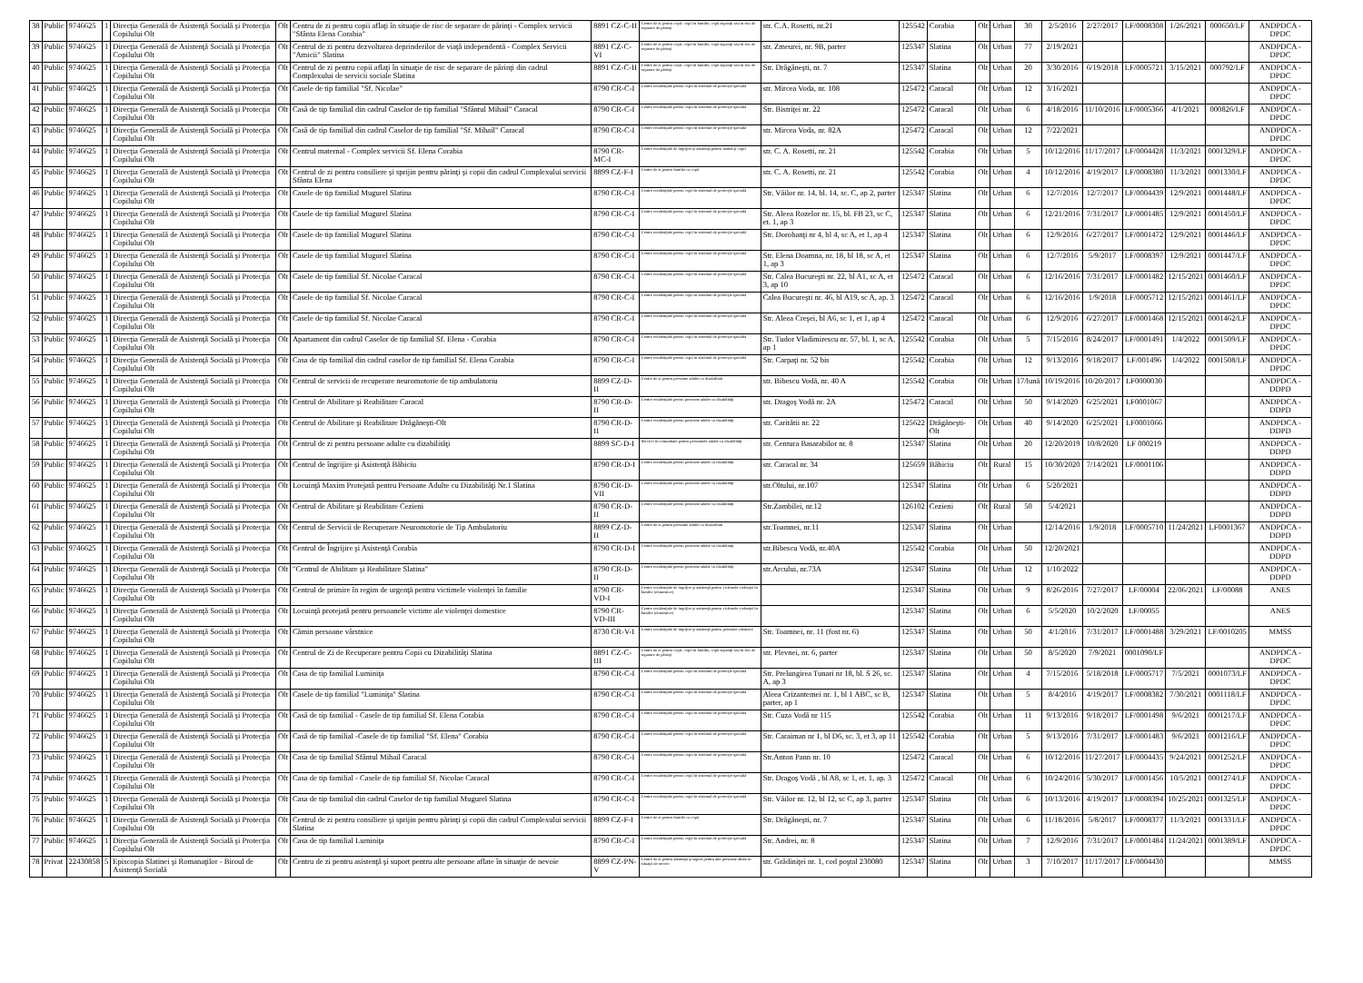| 38 | Public | 9746625 | 1 | Direcţia Generală de Asistenţă Socială şi Protecţia Copilului Olt | Olt | Centru de zi pentru copii aflaţi în situaţie de risc de separare de părinţi - Complex servicii "Sfânta Elena Corabia" | 8891 CZ-C-II | Centre de zi pentru copii: copii în familie, copii separaţi sau în risc de separare de părinţi | str. C.A. Rosetti, nr.21 | 125542 | Corabia | Olt | Urban | 30 | 2/5/2016 | 2/27/2017 | LF/0008308 | 1/26/2021 | 000650/LF | ANDPDCA - DPDC |
| 39 | Public | 9746625 | 1 | Direcţia Generală de Asistenţă Socială şi Protecţia Copilului Olt | Olt | Centrul de zi pentru dezvoltarea deprinderilor de viaţă independentă - Complex Servicii "Amicii" Slatina | 8891 CZ-C-VI | Centre de zi pentru copii: copii în familie, copii separaţi sau în risc de separare de părinţi | str. Zmeurei, nr. 9B, parter | 125347 | Slatina | Olt | Urban | 77 | 2/19/2021 | | | | | ANDPDCA - DPDC |
| 40 | Public | 9746625 | 1 | Direcţia Generală de Asistenţă Socială şi Protecţia Copilului Olt | Olt | Centrul de zi pentru copii aflaţi în situaţie de risc de separare de părinţi din cadrul Complexului de servicii sociale Slatina | 8891 CZ-C-II | Centre de zi pentru copii: copii în familie, copii separaţi sau în risc de separare de părinţi | Str. Drăgăneşti, nr. 7 | 125347 | Slatina | Olt | Urban | 20 | 3/30/2016 | 6/19/2018 | LF/0005721 | 3/15/2021 | 000792/LF | ANDPDCA - DPDC |
| 41 | Public | 9746625 | 1 | Direcţia Generală de Asistenţă Socială şi Protecţia Copilului Olt | Olt | Casele de tip familial "Sf. Nicolae" | 8790 CR-C-I | Centre rezidenţiale pentru copii în sistemul de protecţie specială | str. Mircea Voda, nr. 108 | 125472 | Caracal | Olt | Urban | 12 | 3/16/2021 | | | | | ANDPDCA - DPDC |
| 42 | Public | 9746625 | 1 | Direcţia Generală de Asistenţă Socială şi Protecţia Copilului Olt | Olt | Casă de tip familial din cadrul Caselor de tip familial "Sfântul Mihail" Caracal | 8790 CR-C-I | Centre rezidenţiale pentru copii în sistemul de protecţie specială | Str. Bistriţei nr. 22 | 125472 | Caracal | Olt | Urban | 6 | 4/18/2016 | 11/10/2016 | LF/0005366 | 4/1/2021 | 000826/LF | ANDPDCA - DPDC |
| 43 | Public | 9746625 | 1 | Direcţia Generală de Asistenţă Socială şi Protecţia Copilului Olt | Olt | Casă de tip familial din cadrul Caselor de tip familial "Sf. Mihail" Caracal | 8790 CR-C-I | Centre rezidenţiale pentru copii în sistemul de protecţie specială | str. Mircea Voda, nr. 82A | 125472 | Caracal | Olt | Urban | 12 | 7/22/2021 | | | | | ANDPDCA - DPDC |
| 44 | Public | 9746625 | 1 | Direcţia Generală de Asistenţă Socială şi Protecţia Copilului Olt | Olt | Centrul maternal - Complex servicii Sf. Elena Corabia | 8790 CR-MC-I | Centre rezidenţiale de îngrijire şi asistenţă pentru mamă şi copil | str. C. A. Rosetti, nr. 21 | 125542 | Corabia | Olt | Urban | 5 | 10/12/2016 | 11/17/2017 | LF/0004428 | 11/3/2021 | 0001329/LF | ANDPDCA - DPDC |
| 45 | Public | 9746625 | 1 | Direcţia Generală de Asistenţă Socială şi Protecţia Copilului Olt | Olt | Centrul de zi pentru consiliere şi sprijin pentru părinţi şi copii din cadrul Complexului servicii Sfânta Elena | 8899 CZ-F-I | Centre de zi pentru familie cu copii | str. C. A. Rosetti, nr. 21 | 125542 | Corabia | Olt | Urban | 4 | 10/12/2016 | 4/19/2017 | LF/0008380 | 11/3/2021 | 0001330/LF | ANDPDCA - DPDC |
| 46 | Public | 9746625 | 1 | Direcţia Generală de Asistenţă Socială şi Protecţia Copilului Olt | Olt | Casele de tip familial Mugurel Slatina | 8790 CR-C-I | Centre rezidenţiale pentru copii în sistemul de protecţie specială | Str. Văilor nr. 14, bl. 14, sc. C, ap 2, parter | 125347 | Slatina | Olt | Urban | 6 | 12/7/2016 | 12/7/2017 | LF/0004439 | 12/9/2021 | 0001448/LF | ANDPDCA - DPDC |
| 47 | Public | 9746625 | 1 | Direcţia Generală de Asistenţă Socială şi Protecţia Copilului Olt | Olt | Casele de tip familial Mugurel Slatina | 8790 CR-C-I | Centre rezidenţiale pentru copii în sistemul de protecţie specială | Str. Aleea Rozelor nr. 15, bl. FB 23, sc C, et. 1, ap 3 | 125347 | Slatina | Olt | Urban | 6 | 12/21/2016 | 7/31/2017 | LF/0001485 | 12/9/2021 | 0001450/LF | ANDPDCA - DPDC |
| 48 | Public | 9746625 | 1 | Direcţia Generală de Asistenţă Socială şi Protecţia Copilului Olt | Olt | Casele de tip familial Mugurel Slatina | 8790 CR-C-I | Centre rezidenţiale pentru copii în sistemul de protecţie specială | Str. Dorobanţi nr 4, bl 4, sc A, et 1, ap 4 | 125347 | Slatina | Olt | Urban | 6 | 12/9/2016 | 6/27/2017 | LF/0001472 | 12/9/2021 | 0001446/LF | ANDPDCA - DPDC |
| 49 | Public | 9746625 | 1 | Direcţia Generală de Asistenţă Socială şi Protecţia Copilului Olt | Olt | Casele de tip familial Mugurel Slatina | 8790 CR-C-I | Centre rezidenţiale pentru copii în sistemul de protecţie specială | Str. Elena Doamna, nr. 18, bl 18, sc A, et 1, ap 3 | 125347 | Slatina | Olt | Urban | 6 | 12/7/2016 | 5/9/2017 | LF/0008397 | 12/9/2021 | 0001447/LF | ANDPDCA - DPDC |
| 50 | Public | 9746625 | 1 | Direcţia Generală de Asistenţă Socială şi Protecţia Copilului Olt | Olt | Casele de tip familial Sf. Nicolae Caracal | 8790 CR-C-I | Centre rezidenţiale pentru copii în sistemul de protecţie specială | Str. Calea Bucureşti nr. 22, bl A1, sc A, et 3, ap 10 | 125472 | Caracal | Olt | Urban | 6 | 12/16/2016 | 7/31/2017 | LF/0001482 | 12/15/2021 | 0001460/LF | ANDPDCA - DPDC |
| 51 | Public | 9746625 | 1 | Direcţia Generală de Asistenţă Socială şi Protecţia Copilului Olt | Olt | Casele de tip familial Sf. Nicolae Caracal | 8790 CR-C-I | Centre rezidenţiale pentru copii în sistemul de protecţie specială | Calea Bucureşti nr. 46, bl A19, sc A, ap. 3 | 125472 | Caracal | Olt | Urban | 6 | 12/16/2016 | 1/9/2018 | LF/0005712 | 12/15/2021 | 0001461/LF | ANDPDCA - DPDC |
| 52 | Public | 9746625 | 1 | Direcţia Generală de Asistenţă Socială şi Protecţia Copilului Olt | Olt | Casele de tip familial Sf. Nicolae Caracal | 8790 CR-C-I | Centre rezidenţiale pentru copii în sistemul de protecţie specială | Str. Aleea Creşei, bl A6, sc 1, et 1, ap 4 | 125472 | Caracal | Olt | Urban | 6 | 12/9/2016 | 6/27/2017 | LF/0001468 | 12/15/2021 | 0001462/LF | ANDPDCA - DPDC |
| 53 | Public | 9746625 | 1 | Direcţia Generală de Asistenţă Socială şi Protecţia Copilului Olt | Olt | Apartament din cadrul Caselor de tip familial Sf. Elena - Corabia | 8790 CR-C-I | Centre rezidenţiale pentru copii în sistemul de protecţie specială | Str. Tudor Vladimirescu nr. 57, bl. 1, sc A, ap 1 | 125542 | Corabia | Olt | Urban | 5 | 7/15/2016 | 8/24/2017 | LF/0001491 | 1/4/2022 | 0001509/LF | ANDPDCA - DPDC |
| 54 | Public | 9746625 | 1 | Direcţia Generală de Asistenţă Socială şi Protecţia Copilului Olt | Olt | Casa de tip familial din cadrul caselor de tip familial Sf. Elena Corabia | 8790 CR-C-I | Centre rezidenţiale pentru copii în sistemul de protecţie specială | Str. Carpaţi nr. 52 bis | 125542 | Corabia | Olt | Urban | 12 | 9/13/2016 | 9/18/2017 | LF/001496 | 1/4/2022 | 0001508/LF | ANDPDCA - DPDC |
| 55 | Public | 9746625 | 1 | Direcţia Generală de Asistenţă Socială şi Protecţia Copilului Olt | Olt | Centrul de servicii de recuperare neuromotorie de tip ambulatoriu | 8899 CZ-D-II | Centre de zi pentru persoane adulte cu dizabilitati | str. Bibescu Vodă, nr. 40 A | 125542 | Corabia | Olt | Urban | 17/lună | 10/19/2016 | 10/20/2017 | LF0000030 | | | ANDPDCA - DDPD |
| 56 | Public | 9746625 | 1 | Direcţia Generală de Asistenţă Socială şi Protecţia Copilului Olt | Olt | Centrul de Abilitare şi Reabilitare Caracal | 8790 CR-D-II | Centre rezidenţiale pentru persoane adulte cu dizabilităţi | str. Dragoş Vodă nr. 2A | 125472 | Caracal | Olt | Urban | 50 | 9/14/2020 | 6/25/2021 | LF0001067 | | | ANDPDCA - DDPD |
| 57 | Public | 9746625 | 1 | Direcţia Generală de Asistenţă Socială şi Protecţia Copilului Olt | Olt | Centrul de Abilitare şi Reabilitare Drăgăneşti-Olt | 8790 CR-D-II | Centre rezidenţiale pentru persoane adulte cu dizabilităţi | str. Caritătii nr. 22 | 125622 | Drăgăneşti-Olt | Olt | Urban | 40 | 9/14/2020 | 6/25/2021 | LF0001066 | | | ANDPDCA - DDPD |
| 58 | Public | 9746625 | 1 | Direcţia Generală de Asistenţă Socială şi Protecţia Copilului Olt | Olt | Centrul de zi pentru persoane adulte cu dizabilităţi | 8899 SC-D-I | Servicii în comunitate pentru persoanele adulte cu dizabilităţi | str. Centura Basarabilor nr. 8 | 125347 | Slatina | Olt | Urban | 20 | 12/20/2019 | 10/8/2020 | LF 000219 | | | ANDPDCA - DDPD |
| 59 | Public | 9746625 | 1 | Direcţia Generală de Asistenţă Socială şi Protecţia Copilului Olt | Olt | Centrul de îngrijire şi Asistenţă Băbiciu | 8790 CR-D-I | Centre rezidenţiale pentru persoane adulte cu dizabilităţi | str. Caracal nr. 34 | 125659 | Băbiciu | Olt | Rural | 15 | 10/30/2020 | 7/14/2021 | LF/0001106 | | | ANDPDCA - DDPD |
| 60 | Public | 9746625 | 1 | Direcţia Generală de Asistenţă Socială şi Protecţia Copilului Olt | Olt | Locuinţă Maxim Protejată pentru Persoane Adulte cu Dizabilităţi Nr.1 Slatina | 8790 CR-D-VII | Centre rezidenţiale pentru persoane adulte cu dizabilităţi | str.Oltului, nr.107 | 125347 | Slatina | Olt | Urban | 6 | 5/20/2021 | | | | | ANDPDCA - DDPD |
| 61 | Public | 9746625 | 1 | Direcţia Generală de Asistenţă Socială şi Protecţia Copilului Olt | Olt | Centrul de Abilitare şi Reabilitare Cezieni | 8790 CR-D-II | Centre rezidenţiale pentru persoane adulte cu dizabilităţi | Str.Zambilei, nr.12 | 126102 | Cezieni | Olt | Rural | 50 | 5/4/2021 | | | | | ANDPDCA - DDPD |
| 62 | Public | 9746625 | 1 | Direcţia Generală de Asistenţă Socială şi Protecţia Copilului Olt | Olt | Centrul de Servicii de Recuperare Neuromotorie de Tip Ambulatoriu | 8899 CZ-D-II | Centre de zi pentru persoane adulte cu dizabilitati | str.Toamnei, nr.11 | 125347 | Slatina | Olt | Urban | | 12/14/2016 | 1/9/2018 | LF/0005710 | 11/24/2021 | LF0001367 | ANDPDCA - DDPD |
| 63 | Public | 9746625 | 1 | Direcţia Generală de Asistenţă Socială şi Protecţia Copilului Olt | Olt | Centrul de Îngrijire şi Asistenţă Corabia | 8790 CR-D-I | Centre rezidenţiale pentru persoane adulte cu dizabilităţi | str.Bibescu Vodă, nr.40A | 125542 | Corabia | Olt | Urban | 50 | 12/20/2021 | | | | | ANDPDCA - DDPD |
| 64 | Public | 9746625 | 1 | Direcţia Generală de Asistenţă Socială şi Protecţia Copilului Olt | Olt | "Centrul de Abilitare şi Reabilitare Slatina" | 8790 CR-D-II | Centre rezidenţiale pentru persoane adulte cu dizabilităţi | str.Arcului, nr.73A | 125347 | Slatina | Olt | Urban | 12 | 1/10/2022 | | | | | ANDPDCA - DDPD |
| 65 | Public | 9746625 | 1 | Direcţia Generală de Asistenţă Socială şi Protecţia Copilului Olt | Olt | Centrul de primire în regim de urgenţă pentru victimele violenţei în familie | 8790 CR-VD-I | Centre rezidenţiale de îngrijire şi asistenţă pentru victimele violenţei în familie (domestice) | | 125347 | Slatina | Olt | Urban | 9 | 8/26/2016 | 7/27/2017 | LF/00004 | 22/06/2021 | LF/00088 | ANES |
| 66 | Public | 9746625 | 1 | Direcţia Generală de Asistenţă Socială şi Protecţia Copilului Olt | Olt | Locuinţă protejată pentru persoanele victime ale violenţei domestice | 8790 CR-VD-III | Centre rezidenţiale de îngrijire şi asistenţă pentru victimele violenţei în familie (domestice) | | 125347 | Slatina | Olt | Urban | 6 | 5/5/2020 | 10/2/2020 | LF/00055 | | | ANES |
| 67 | Public | 9746625 | 1 | Direcţia Generală de Asistenţă Socială şi Protecţia Copilului Olt | Olt | Cămin persoane vârstnice | 8730 CR-V-I | Centre rezidenţiale de îngrijire şi asistenţă pentru persoane vârstnice | Str. Toamnei, nr. 11 (fost nr. 6) | 125347 | Slatina | Olt | Urban | 50 | 4/1/2016 | 7/31/2017 | LF/0001488 | 3/29/2021 | LF/0010205 | MMSS |
| 68 | Public | 9746625 | 1 | Direcţia Generală de Asistenţă Socială şi Protecţia Copilului Olt | Olt | Centrul de Zi de Recuperare pentru Copii cu Dizabilităţi Slatina | 8891 CZ-C-III | Centre de zi pentru copii: copii în familie, copii separaţi sau în risc de separare de părinţi | str. Plevnei, nr. 6, parter | 125347 | Slatina | Olt | Urban | 50 | 8/5/2020 | 7/9/2021 | 0001090/LF | | | ANDPDCA - DPDC |
| 69 | Public | 9746625 | 1 | Direcţia Generală de Asistenţă Socială şi Protecţia Copilului Olt | Olt | Casa de tip familial Luminiţa | 8790 CR-C-I | Centre rezidenţiale pentru copii în sistemul de protecţie specială | Str. Prelungirea Tunari nr 18, bl. S 26, sc. A, ap 3 | 125347 | Slatina | Olt | Urban | 4 | 7/15/2016 | 5/18/2018 | LF/0005717 | 7/5/2021 | 0001073/LF | ANDPDCA - DPDC |
| 70 | Public | 9746625 | 1 | Direcţia Generală de Asistenţă Socială şi Protecţia Copilului Olt | Olt | Casele de tip familial "Luminiţa" Slatina | 8790 CR-C-I | Centre rezidenţiale pentru copii în sistemul de protecţie specială | Aleea Crizantemei nr. 1, bl 1 ABC, sc B, parter, ap 1 | 125347 | Slatina | Olt | Urban | 5 | 8/4/2016 | 4/19/2017 | LF/0008382 | 7/30/2021 | 0001118/LF | ANDPDCA - DPDC |
| 71 | Public | 9746625 | 1 | Direcţia Generală de Asistenţă Socială şi Protecţia Copilului Olt | Olt | Casă de tip familial - Casele de tip familial Sf. Elena Corabia | 8790 CR-C-I | Centre rezidenţiale pentru copii în sistemul de protecţie specială | Str. Cuza Vodă nr 115 | 125542 | Corabia | Olt | Urban | 11 | 9/13/2016 | 9/18/2017 | LF/0001498 | 9/6/2021 | 0001217/LF | ANDPDCA - DPDC |
| 72 | Public | 9746625 | 1 | Direcţia Generală de Asistenţă Socială şi Protecţia Copilului Olt | Olt | Casă de tip familial -Casele de tip familial "Sf. Elena" Corabia | 8790 CR-C-I | Centre rezidenţiale pentru copii în sistemul de protecţie specială | Str. Caraiman nr 1, bl D6, sc. 3, et 3, ap 11 | 125542 | Corabia | Olt | Urban | 5 | 9/13/2016 | 7/31/2017 | LF/0001483 | 9/6/2021 | 0001216/LF | ANDPDCA - DPDC |
| 73 | Public | 9746625 | 1 | Direcţia Generală de Asistenţă Socială şi Protecţia Copilului Olt | Olt | Casa de tip familial Sfântul Mihail Caracal | 8790 CR-C-I | Centre rezidenţiale pentru copii în sistemul de protecţie specială | Str.Anton Pann nr. 10 | 125472 | Caracal | Olt | Urban | 6 | 10/12/2016 | 11/27/2017 | LF/0004435 | 9/24/2021 | 0001252/LF | ANDPDCA - DPDC |
| 74 | Public | 9746625 | 1 | Direcţia Generală de Asistenţă Socială şi Protecţia Copilului Olt | Olt | Casa de tip familial - Casele de tip familial Sf. Nicolae Caracal | 8790 CR-C-I | Centre rezidenţiale pentru copii în sistemul de protecţie specială | Str. Dragoş Vodă , bl A8, sc 1, et. 1, ap. 3 | 125472 | Caracal | Olt | Urban | 6 | 10/24/2016 | 5/30/2017 | LF/0001456 | 10/5/2021 | 0001274/LF | ANDPDCA - DPDC |
| 75 | Public | 9746625 | 1 | Direcţia Generală de Asistenţă Socială şi Protecţia Copilului Olt | Olt | Casa de tip familial din cadrul Caselor de tip familial Mugurel Slatina | 8790 CR-C-I | Centre rezidenţiale pentru copii în sistemul de protecţie specială | Str. Văilor nr. 12, bl 12, sc C, ap 3, parter | 125347 | Slatina | Olt | Urban | 6 | 10/13/2016 | 4/19/2017 | LF/0008394 | 10/25/2021 | 0001325/LF | ANDPDCA - DPDC |
| 76 | Public | 9746625 | 1 | Direcţia Generală de Asistenţă Socială şi Protecţia Copilului Olt | Olt | Centrul de zi pentru consiliere şi sprijin pentru părinţi şi copii din cadrul Complexului servicii Slatina | 8899 CZ-F-I | Centre de zi pentru familie cu copii | Str. Drăgăneşti, nr. 7 | 125347 | Slatina | Olt | Urban | 6 | 11/18/2016 | 5/8/2017 | LF/0008377 | 11/3/2021 | 0001331/LF | ANDPDCA - DPDC |
| 77 | Public | 9746625 | 1 | Direcţia Generală de Asistenţă Socială şi Protecţia Copilului Olt | Olt | Casa de tip familial Luminiţa | 8790 CR-C-I | Centre rezidenţiale pentru copii în sistemul de protecţie specială | Str. Andrei, nr. 8 | 125347 | Slatina | Olt | Urban | 7 | 12/9/2016 | 7/31/2017 | LF/0001484 | 11/24/2021 | 0001389/LF | ANDPDCA - DPDC |
| 78 | Privat | 22430858 | 5 | Episcopia Slatinei şi Romanaţilor - Biroul de Asistenţă Socială | Olt | Centru de zi pentru asistenţă şi suport pentru alte persoane aflate în situaţie de nevoie | 8899 CZ-PN-V | Centre de zi pentru asistenţă şi suport pentru alte persoane aflate în situaţii de nevoie | str. Grădiniţei nr. 1, cod poştal 230080 | 125347 | Slatina | Olt | Urban | 3 | 7/10/2017 | 11/17/2017 | LF/0004430 | | | MMSS |